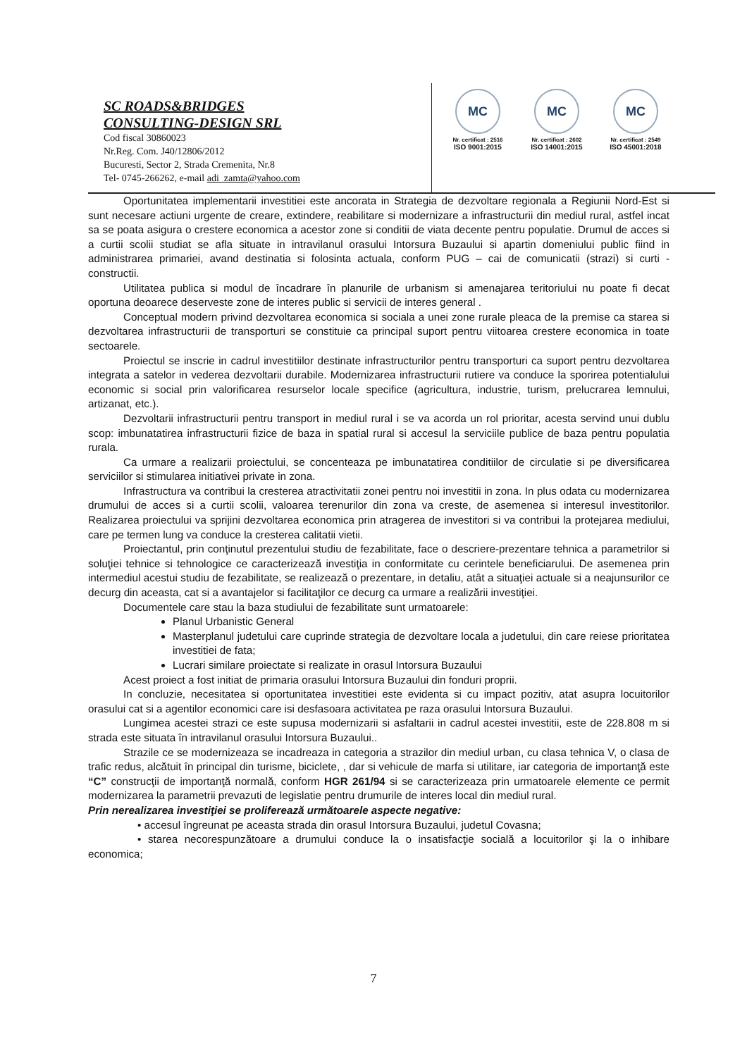SC ROADS&BRIDGES
CONSULTING-DESIGN SRL
Cod fiscal 30860023
Nr.Reg. Com. J40/12806/2012
Bucuresti, Sector 2, Strada Cremenita, Nr.8
Tel- 0745-266262, e-mail adi_zamta@yahoo.com
MC
Nr. certificat : 2516
ISO 9001:2015
MC
Nr. certificat : 2602
ISO 14001:2015
MC
Nr. certificat : 2549
ISO 45001:2018
Oportunitatea implementarii investitiei este ancorata in Strategia de dezvoltare regionala a Regiunii Nord-Est si sunt necesare actiuni urgente de creare, extindere, reabilitare si modernizare a infrastructurii din mediul rural, astfel incat sa se poata asigura o crestere economica a acestor zone si conditii de viata decente pentru populatie. Drumul de acces si a curtii scolii studiat se afla situate in intravilanul orasului Intorsura Buzaului si apartin domeniului public fiind in administrarea primariei, avand destinatia si folosinta actuala, conform PUG – cai de comunicatii (strazi) si curti - constructii.
Utilitatea publica si modul de încadrare în planurile de urbanism si amenajarea teritoriului nu poate fi decat oportuna deoarece deserveste zone de interes public si servicii de interes general .
Conceptual modern privind dezvoltarea economica si sociala a unei zone rurale pleaca de la premise ca starea si dezvoltarea infrastructurii de transporturi se constituie ca principal suport pentru viitoarea crestere economica in toate sectoarele.
Proiectul se inscrie in cadrul investitiilor destinate infrastructurilor pentru transporturi ca suport pentru dezvoltarea integrata a satelor in vederea dezvoltarii durabile. Modernizarea infrastructurii rutiere va conduce la sporirea potentialului economic si social prin valorificarea resurselor locale specifice (agricultura, industrie, turism, prelucrarea lemnului, artizanat, etc.).
Dezvoltarii infrastructurii pentru transport in mediul rural i se va acorda un rol prioritar, acesta servind unui dublu scop: imbunatatirea infrastructurii fizice de baza in spatial rural si accesul la serviciile publice de baza pentru populatia rurala.
Ca urmare a realizarii proiectului, se concenteaza pe imbunatatirea conditiilor de circulatie si pe diversificarea serviciilor si stimularea initiativei private in zona.
Infrastructura va contribui la cresterea atractivitatii zonei pentru noi investitii in zona. In plus odata cu modernizarea drumului de acces si a curtii scolii, valoarea terenurilor din zona va creste, de asemenea si interesul investitorilor. Realizarea proiectului va sprijini dezvoltarea economica prin atragerea de investitori si va contribui la protejarea mediului, care pe termen lung va conduce la cresterea calitatii vietii.
Proiectantul, prin conţinutul prezentului studiu de fezabilitate, face o descriere-prezentare tehnica a parametrilor si soluţiei tehnice si tehnologice ce caracterizează investiţia in conformitate cu cerintele beneficiarului. De asemenea prin intermediul acestui studiu de fezabilitate, se realizează o prezentare, in detaliu, atât a situaţiei actuale si a neajunsurilor ce decurg din aceasta, cat si a avantajelor si facilitaţilor ce decurg ca urmare a realizării investiţiei.
Documentele care stau la baza studiului de fezabilitate sunt urmatoarele:
Planul Urbanistic General
Masterplanul judetului care cuprinde strategia de dezvoltare locala a judetului, din care reiese prioritatea investitiei de fata;
Lucrari similare proiectate si realizate in orasul Intorsura Buzaului
Acest proiect a fost initiat de primaria orasului Intorsura Buzaului din fonduri proprii.
In concluzie, necesitatea si oportunitatea investitiei este evidenta si cu impact pozitiv, atat asupra locuitorilor orasului cat si a agentilor economici care isi desfasoara activitatea pe raza orasului Intorsura Buzaului.
Lungimea acestei strazi ce este supusa modernizarii si asfaltarii in cadrul acestei investitii, este de 228.808 m si strada este situata în intravilanul orasului Intorsura Buzaului..
Strazile ce se modernizeaza se incadreaza in categoria a strazilor din mediul urban, cu clasa tehnica V, o clasa de trafic redus, alcătuit în principal din turisme, biciclete, , dar si vehicule de marfa si utilitare, iar categoria de importanţă este “C” construcţii de importanţă normală, conform HGR 261/94 si se caracterizeaza prin urmatoarele elemente ce permit modernizarea la parametrii prevazuti de legislatie pentru drumurile de interes local din mediul rural.
Prin nerealizarea investiţiei se proliferează următoarele aspecte negative:
• accesul îngreunat pe aceasta strada din orasul Intorsura Buzaului, judetul Covasna;
• starea necorespunzătoare a drumului conduce la o insatisfacţie socială a locuitorilor şi la o inhibare economica;
7